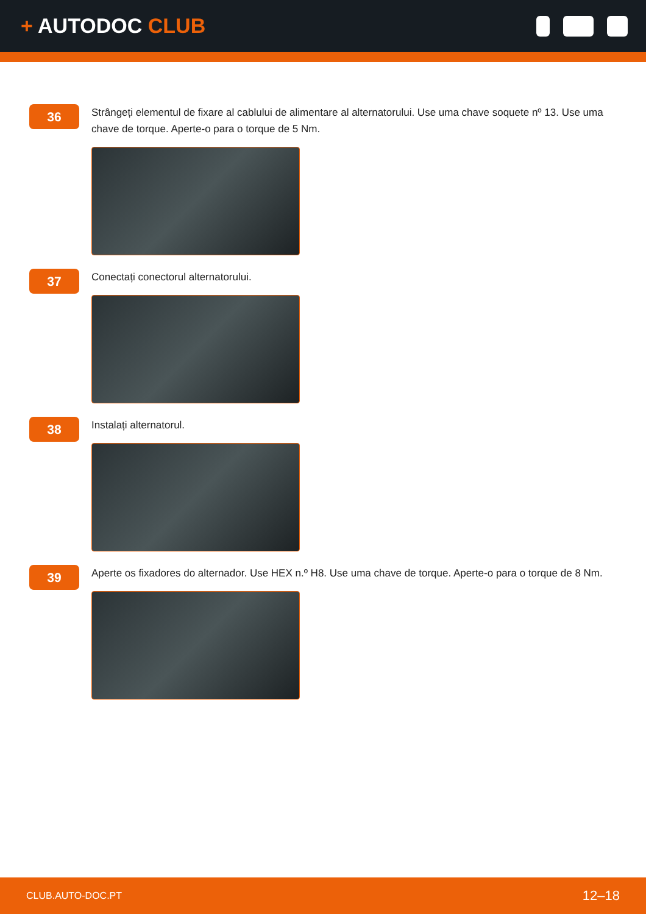+ AUTODOC CLUB
36
Strângeți elementul de fixare al cablului de alimentare al alternatorului. Use uma chave soquete nº 13. Use uma chave de torque. Aperte-o para o torque de 5 Nm.
37
Conectați conectorul alternatorului.
38
Instalați alternatorul.
39
Aperte os fixadores do alternador. Use HEX n.º H8. Use uma chave de torque. Aperte-o para o torque de 8 Nm.
CLUB.AUTO-DOC.PT 12–18